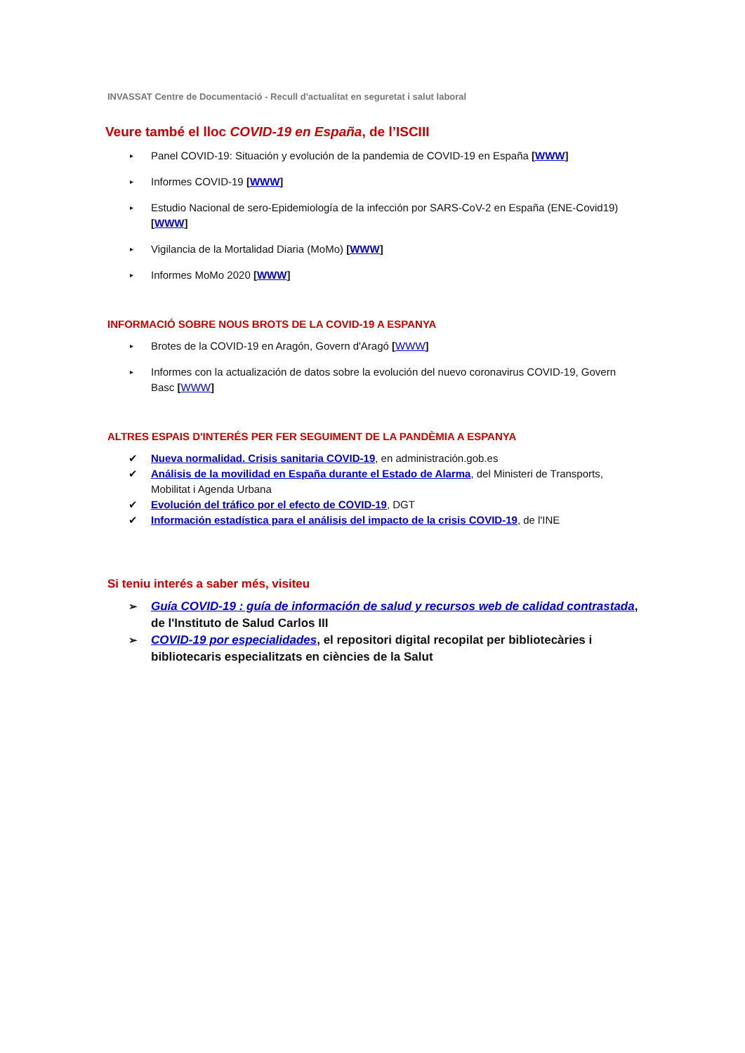INVASSAT Centre de Documentació - Recull d'actualitat en seguretat i salut laboral
Veure també el lloc COVID-19 en España, de l’ISCIII
▸ Panel COVID-19: Situación y evolución de la pandemia de COVID-19 en España [WWW]
▸ Informes COVID-19 [WWW]
▸ Estudio Nacional de sero-Epidemiología de la infección por SARS-CoV-2 en España (ENE-Covid19) [WWW]
▸ Vigilancia de la Mortalidad Diaria (MoMo) [WWW]
▸ Informes MoMo 2020 [WWW]
INFORMACIÓ SOBRE NOUS BROTS DE LA COVID-19 A ESPANYA
▸ Brotes de la COVID-19 en Aragón, Govern d'Aragó [WWW]
▸ Informes con la actualización de datos sobre la evolución del nuevo coronavirus COVID-19, Govern Basc [WWW]
ALTRES ESPAIS D'INTERÉS PER FER SEGUIMENT DE LA PANDÈMIA A ESPANYA
✔ Nueva normalidad. Crisis sanitaria COVID-19, en administración.gob.es
✔ Análisis de la movilidad en España durante el Estado de Alarma, del Ministeri de Transports, Mobilitat i Agenda Urbana
✔ Evolución del tráfico por el efecto de COVID-19, DGT
✔ Información estadística para el análisis del impacto de la crisis COVID-19, de l'INE
Si teniu interés a saber més, visiteu
➢ Guía COVID-19 : guía de información de salud y recursos web de calidad contrastada, de l'Instituto de Salud Carlos III
➢ COVID-19 por especialidades, el repositori digital recopilat per bibliotecàries i bibliotecaris especialitzats en ciències de la Salut